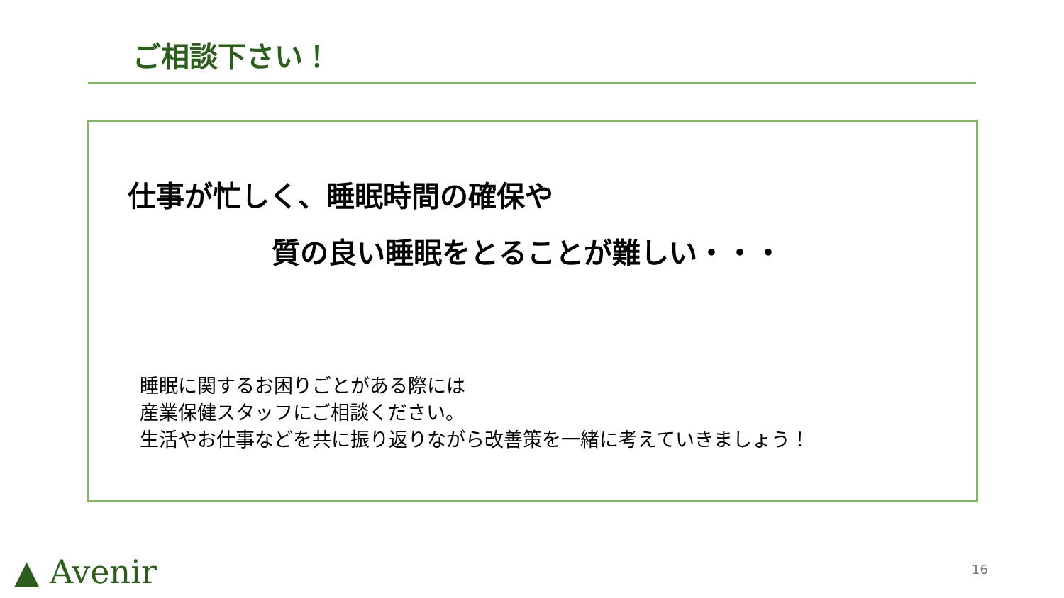ご相談下さい！
仕事が忙しく、睡眠時間の確保や
質の良い睡眠をとることが難しい・・・
睡眠に関するお困りごとがある際には
産業保健スタッフにご相談ください。
生活やお仕事などを共に振り返りながら改善策を一緒に考えていきましょう！
▲ Avenir 16